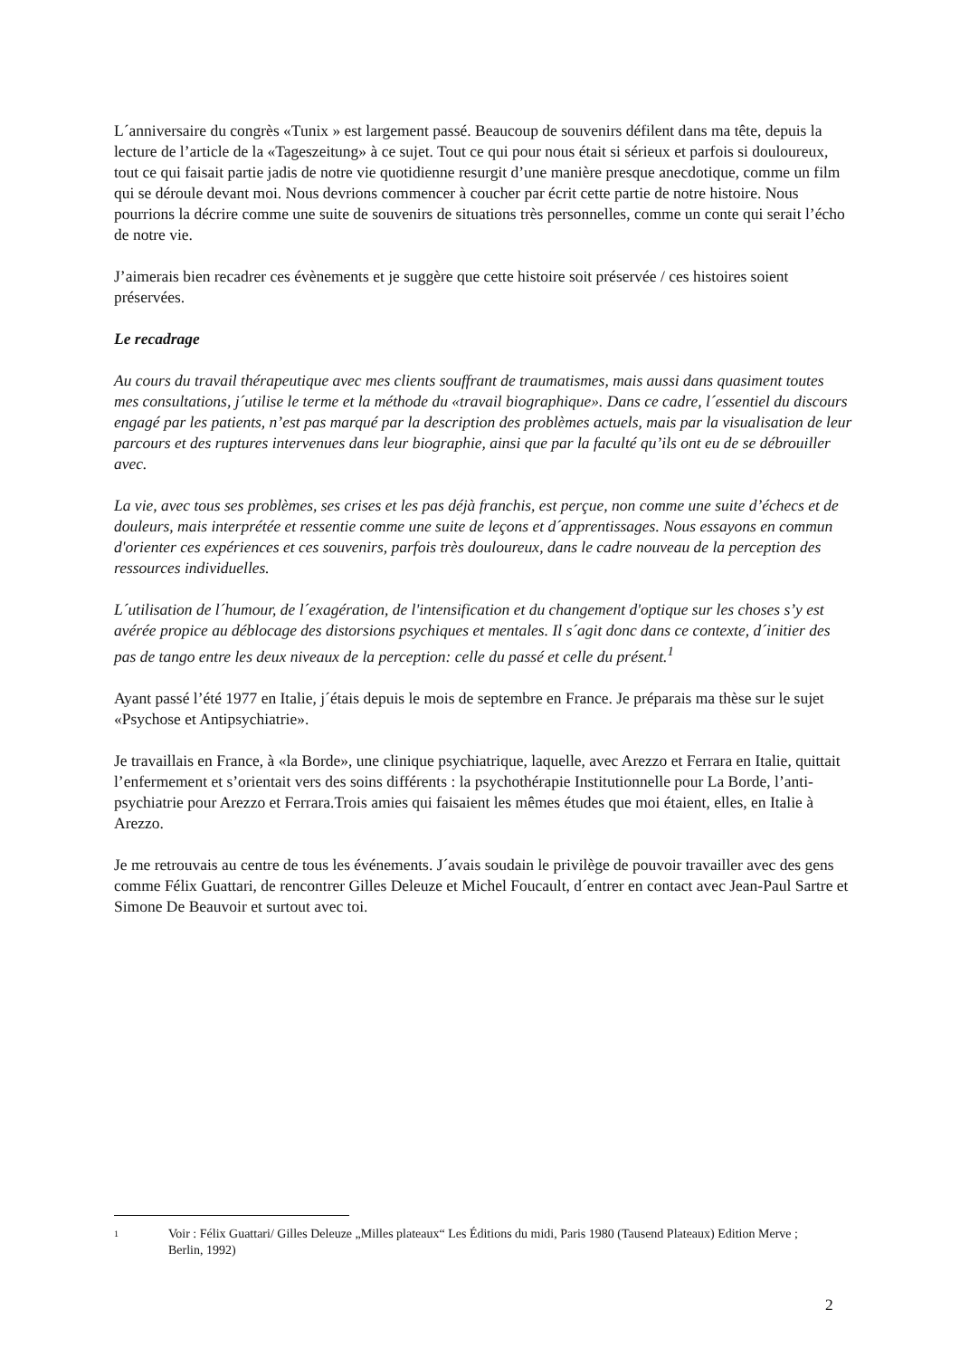L´anniversaire du congrès «Tunix » est largement passé. Beaucoup de souvenirs défilent dans ma tête, depuis la lecture de l’article de la «Tageszeitung» à ce sujet. Tout ce qui pour nous était si sérieux et parfois si douloureux, tout ce qui faisait partie jadis de notre vie quotidienne resurgit d’une manière presque anecdotique, comme un film qui se déroule devant moi. Nous devrions commencer à coucher par écrit cette partie de notre histoire. Nous pourrions la décrire comme une suite de souvenirs de situations très personnelles, comme un conte qui serait l’écho de notre vie.
J’aimerais bien recadrer ces évènements et je suggère que cette histoire soit préservée / ces histoires soient préservées.
Le recadrage
Au cours du travail thérapeutique avec mes clients souffrant de traumatismes, mais aussi dans quasiment toutes mes consultations, j´utilise le terme et la méthode du «travail biographique». Dans ce cadre, l´essentiel du discours engagé par les patients, n’est pas marqué par la description des problèmes actuels, mais par la visualisation de leur parcours et des ruptures intervenues dans leur biographie, ainsi que par la faculté qu’ils ont eu de se débrouiller avec.
La vie, avec tous ses problèmes, ses crises et les pas déjà franchis, est perçue, non comme une suite d’échecs et de douleurs, mais interprétée et ressentie comme une suite de leçons et d´apprentissages. Nous essayons en commun d'orienter ces expériences et ces souvenirs, parfois très douloureux, dans le cadre nouveau de la perception des ressources individuelles.
L´utilisation de l´humour, de l´exagération, de l'intensification et du changement d'optique sur les choses s’y est avérée propice au déblocage des distorsions psychiques et mentales. Il s´agit donc dans ce contexte, d´initier des pas de tango entre les deux niveaux de la perception: celle du passé et celle du présent.<sup>1</sup>
Ayant passé l’été 1977 en Italie, j´étais depuis le mois de septembre en France. Je préparais ma thèse sur le sujet «Psychose et Antipsychiatrie».
Je travaillais en France, à «la Borde», une clinique psychiatrique, laquelle, avec Arezzo et Ferrara en Italie, quittait l’enfermement et s’orientait vers des soins différents : la psychothérapie Institutionnelle pour La Borde, l’anti-psychiatrie pour Arezzo et Ferrara.Trois amies qui faisaient les mêmes études que moi étaient, elles, en Italie à Arezzo.
Je me retrouvais au centre de tous les événements. J´avais soudain le privilège de pouvoir travailler avec des gens comme Félix Guattari, de rencontrer Gilles Deleuze et Michel Foucault, d´entrer en contact avec Jean-Paul Sartre et Simone De Beauvoir et surtout avec toi.
1 Voir : Félix Guattari/ Gilles Deleuze „Milles plateaux“ Les Éditions du midi, Paris 1980 (Tausend Plateaux) Edition Merve ; Berlin, 1992)
2